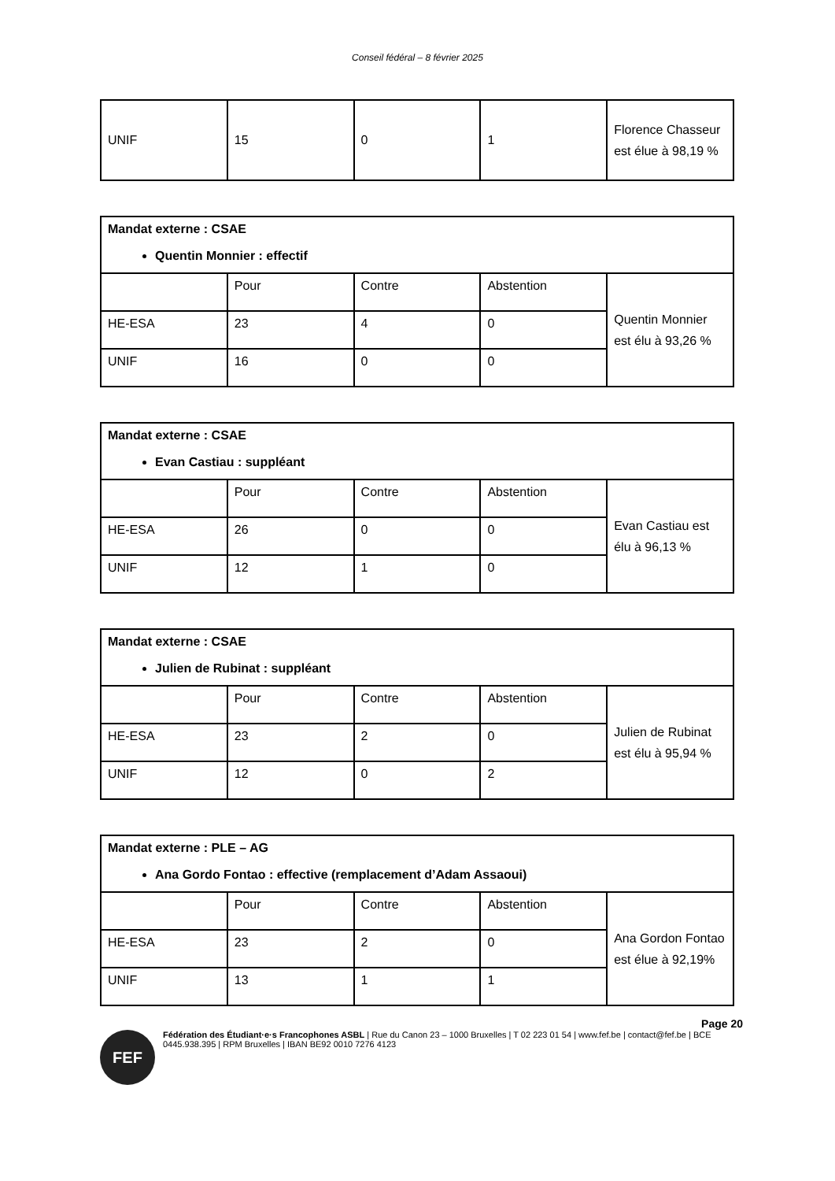Conseil fédéral – 8 février 2025
| UNIF | 15 | 0 | 1 | Florence Chasseur est élue à 98,19 % |
| Mandat externe : CSAE Quentin Monnier : effectif | | | | |
| | Pour | Contre | Abstention | Quentin Monnier est élu à 93,26 % |
| HE-ESA | 23 | 4 | 0 | |
| UNIF | 16 | 0 | 0 | |
| Mandat externe : CSAE Evan Castiau : suppléant | | | | |
| | Pour | Contre | Abstention | Evan Castiau est élu à 96,13 % |
| HE-ESA | 26 | 0 | 0 | |
| UNIF | 12 | 1 | 0 | |
| Mandat externe : CSAE Julien de Rubinat : suppléant | | | | |
| | Pour | Contre | Abstention | Julien de Rubinat est élu à 95,94 % |
| HE-ESA | 23 | 2 | 0 | |
| UNIF | 12 | 0 | 2 | |
| Mandat externe : PLE – AG Ana Gordo Fontao : effective (remplacement d’Adam Assaoui) | | | | |
| | Pour | Contre | Abstention | Ana Gordon Fontao est élue à 92,19% |
| HE-ESA | 23 | 2 | 0 | |
| UNIF | 13 | 1 | 1 | |
Page 20
FEF
Fédération des Étudiant·e·s Francophones ASBL | Rue du Canon 23 – 1000 Bruxelles | T 02 223 01 54 | www.fef.be | contact@fef.be | BCE 0445.938.395 | RPM Bruxelles | IBAN BE92 0010 7276 4123